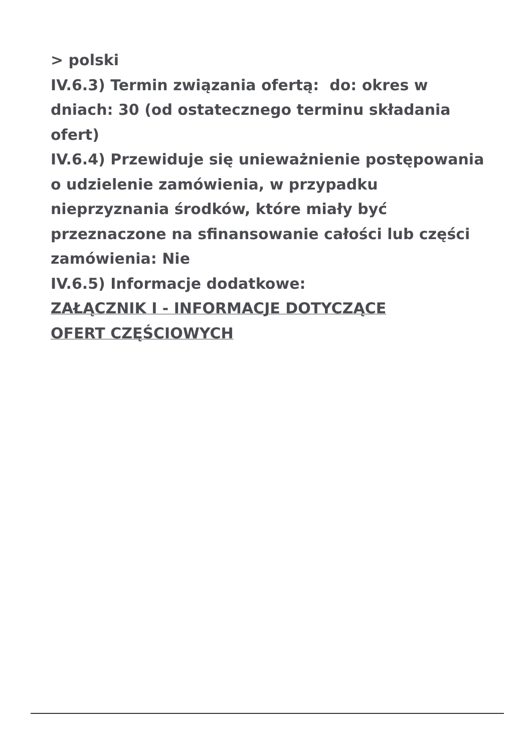> polski
IV.6.3) Termin związania ofertą: do: okres w dniach: 30 (od ostatecznego terminu składania ofert)
IV.6.4) Przewiduje się unieważnienie postępowania o udzielenie zamówienia, w przypadku nieprzyznania środków, które miały być przeznaczone na sfinansowanie całości lub części zamówienia: Nie
IV.6.5) Informacje dodatkowe:
ZAŁĄCZNIK I - INFORMACJE DOTYCZĄCE
OFERT CZĘŚCIOWYCH